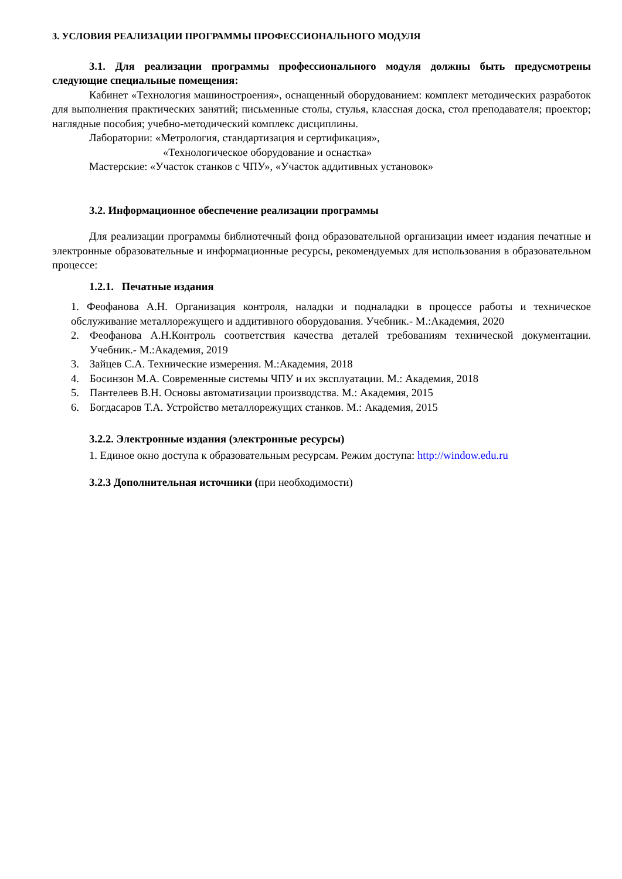3. УСЛОВИЯ РЕАЛИЗАЦИИ ПРОГРАММЫ ПРОФЕССИОНАЛЬНОГО МОДУЛЯ
3.1. Для реализации программы профессионального модуля должны быть предусмотрены следующие специальные помещения:
Кабинет «Технология машиностроения», оснащенный оборудованием: комплект методических разработок для выполнения практических занятий; письменные столы, стулья, классная доска, стол преподавателя; проектор; наглядные пособия; учебно-методический комплекс дисциплины.
Лаборатории: «Метрология, стандартизация и сертификация»,
«Технологическое оборудование и оснастка»
Мастерские: «Участок станков с ЧПУ», «Участок аддитивных установок»
3.2. Информационное обеспечение реализации программы
Для реализации программы библиотечный фонд образовательной организации имеет издания печатные и электронные образовательные и информационные ресурсы, рекомендуемых для использования в образовательном процессе:
1.2.1. Печатные издания
1. Феофанова А.Н. Организация контроля, наладки и подналадки в процессе работы и техническое обслуживание металлорежущего и аддитивного оборудования. Учебник.- М.:Академия, 2020
2. Феофанова А.Н.Контроль соответствия качества деталей требованиям технической документации. Учебник.- М.:Академия, 2019
3. Зайцев С.А. Технические измерения. М.:Академия, 2018
4. Босинзон М.А. Современные системы ЧПУ и их эксплуатации. М.: Академия, 2018
5. Пантелеев В.Н. Основы автоматизации производства. М.: Академия, 2015
6. Богдасаров Т.А. Устройство металлорежущих станков. М.: Академия, 2015
3.2.2. Электронные издания (электронные ресурсы)
1. Единое окно доступа к образовательным ресурсам. Режим доступа: http://window.edu.ru
3.2.3 Дополнительная источники (при необходимости)